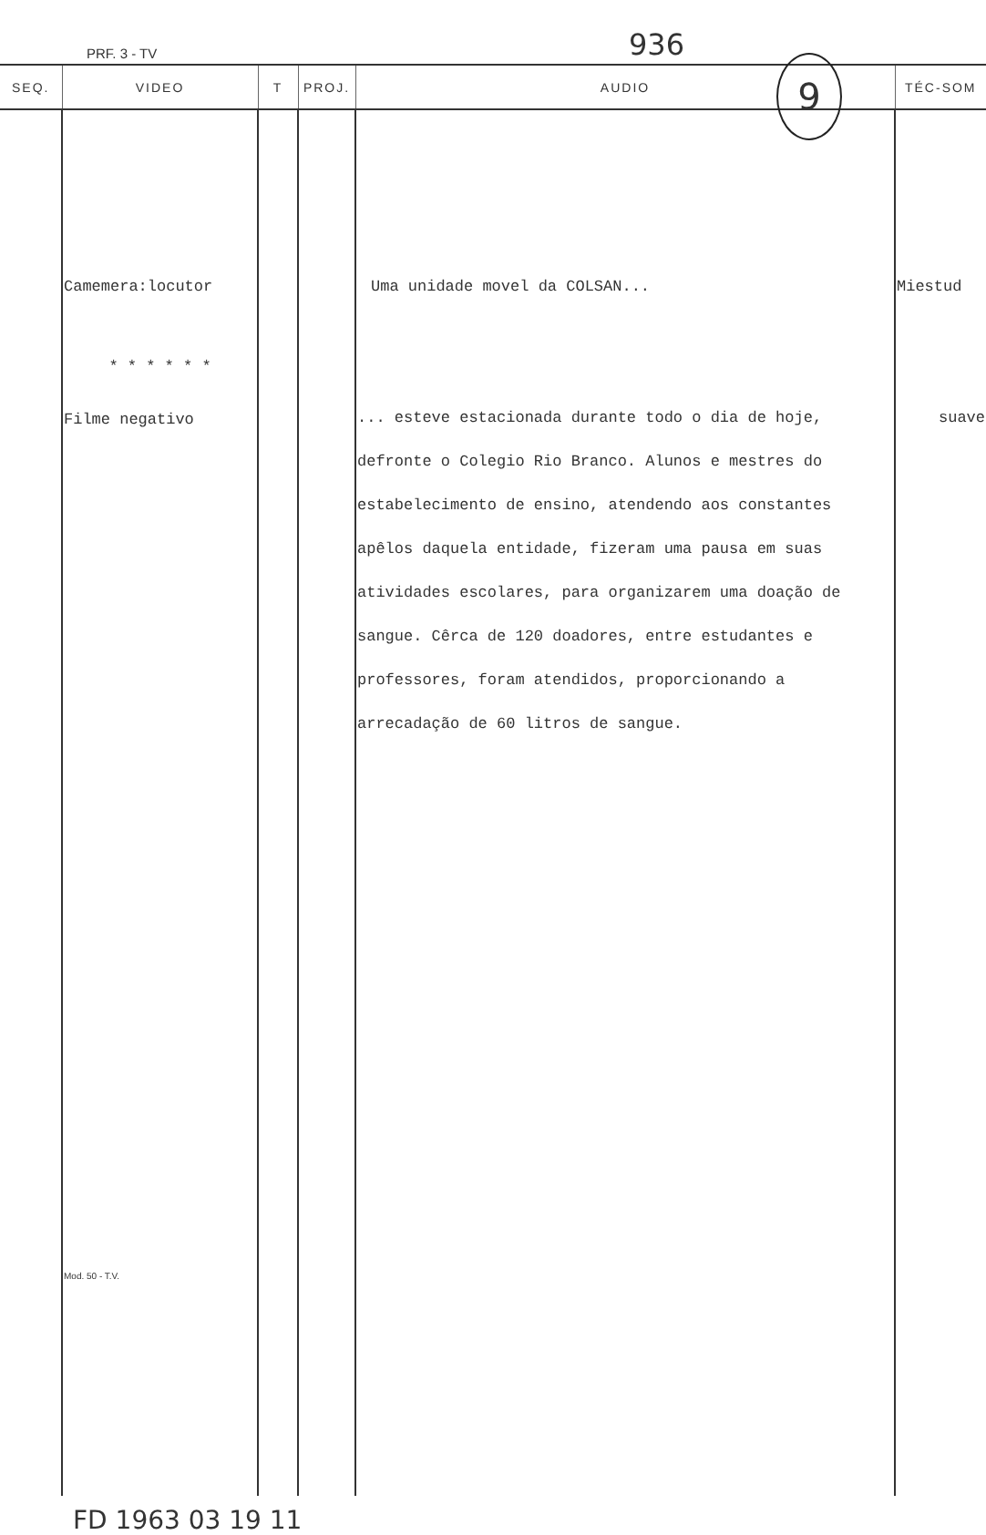PRF. 3 - TV 936
9
| SEQ. | VIDEO | T | PROJ. | AUDIO | TÉC-SOM |
| --- | --- | --- | --- | --- | --- |
| | Camemera:locutor * * * * * * Filme negativo Mod. 50 - T.V. | | | Uma unidade movel da COLSAN... ... esteve estacionada durante todo o dia de hoje, defronte o Colegio Rio Branco. Alunos e mestres do estabelecimento de ensino, atendendo aos constantes apêlos daquela entidade, fizeram uma pausa em suas atividades escolares, para organizarem uma doação de sangue. Cêrca de 120 doadores, entre estudantes e professores, foram atendidos, proporcionando a arrecadação de 60 litros de sangue. | Miestud suave |
FD 1963 03 19 11